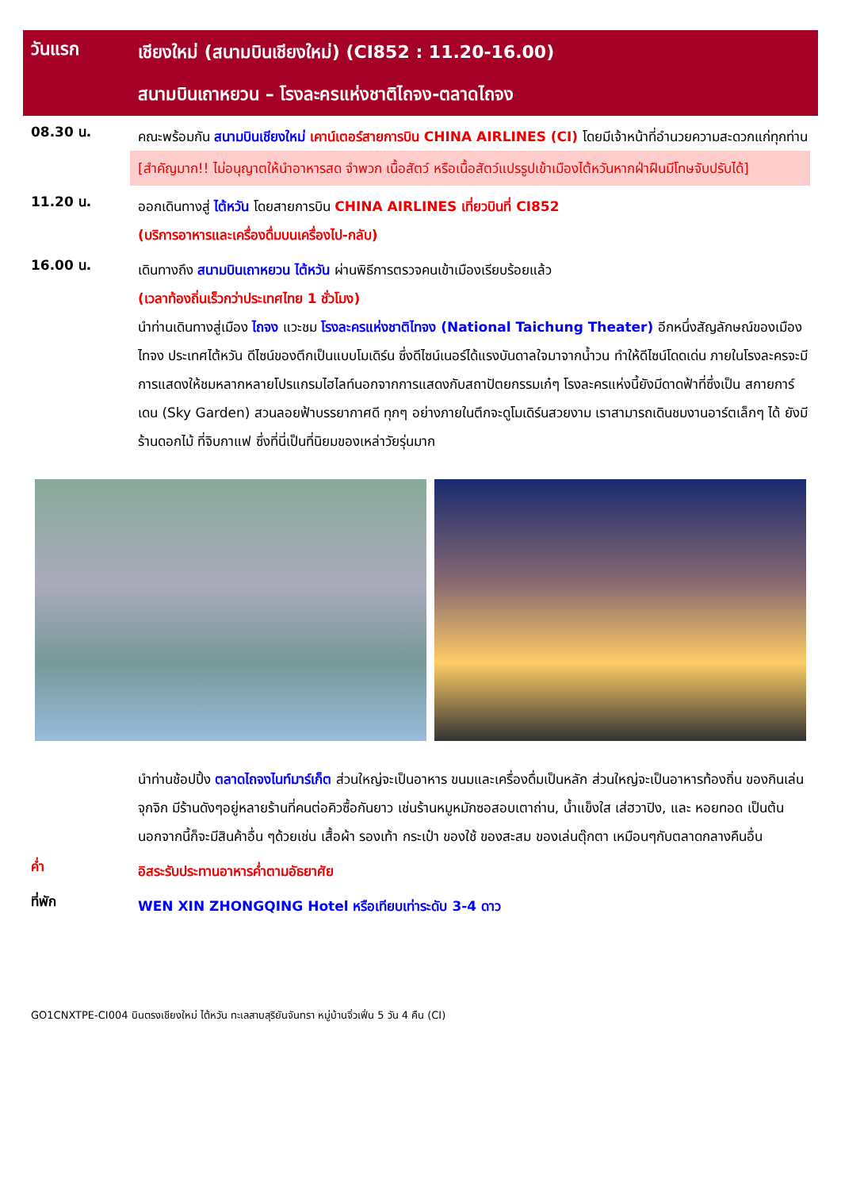วันแรก
เชียงใหม่ (สนามบินเชียงใหม่) (CI852 : 11.20-16.00)
สนามบินเถาหยวน – โรงละครแห่งชาติไถจง-ตลาดไถจง
08.30 น.
คณะพร้อมกัน สนามบินเชียงใหม่ เคาน์เตอร์สายการบิน CHINA AIRLINES (CI) โดยมีเจ้าหน้าที่อำนวยความสะดวกแก่ทุกท่าน
[สำคัญมาก!! ไม่อนุญาตให้นำอาหารสด จำพวก เนื้อสัตว์ หรือเนื้อสัตว์แปรรูปเข้าเมืองไต้หวันหากฝ่าฝืนมีโทษจับปรับได้]
11.20 น.
ออกเดินทางสู่ ไต้หวัน โดยสายการบิน CHINA AIRLINES เที่ยวบินที่ CI852
(บริการอาหารและเครื่องดื่มบนเครื่องไป-กลับ)
16.00 น.
เดินทางถึง สนามบินเถาหยวน ไต้หวัน ผ่านพิธีการตรวจคนเข้าเมืองเรียบร้อยแล้ว
(เวลาท้องถิ่นเร็วกว่าประเทศไทย 1 ชั่วโมง)
นำท่านเดินทางสู่เมือง ไถจง แวะชม โรงละครแห่งชาติไทจง (National Taichung Theater) อีกหนึ่งสัญลักษณ์ของเมืองไทจง ประเทศไต้หวัน ดีไซน์ของตึกเป็นแบบโมเดิร์น ซึ่งดีไซน์เนอร์ได้แรงบันดาลใจมาจากน้ำวน ทำให้ดีไซน์โดดเด่น ภายในโรงละครจะมีการแสดงให้ชมหลากหลายโปรแกรมไฮไลท์นอกจากการแสดงกับสถาปัตยกรรมเก๋ๆ โรงละครแห่งนี้ยังมีดาดฟ้าที่ซึ่งเป็น สกายการ์เดน (Sky Garden) สวนลอยฟ้าบรรยากาศดี ทุกๆ อย่างภายในตึกจะดูโมเดิร์นสวยงาม เราสามารถเดินชมงานอาร์ตเล็กๆ ได้ ยังมีร้านดอกไม้ ที่จิบกาแฟ ซึ่งที่นี่เป็นที่นิยมของเหล่าวัยรุ่นมาก
นำท่านช้อปปิ้ง ตลาดไถจงไนท์มาร์เก็ต ส่วนใหญ่จะเป็นอาหาร ขนมและเครื่องดื่มเป็นหลัก ส่วนใหญ่จะเป็นอาหารท้องถิ่น ของกินเล่นจุกจิก มีร้านดังๆอยู่หลายร้านที่คนต่อคิวซื้อกันยาว เช่นร้านหมูหมักซอสอบเตาถ่าน, น้ำแข็งใส เส่ฮวาปิง, และ หอยทอด เป็นต้น นอกจากนี้ก็จะมีสินค้าอื่น ๆด้วยเช่น เสื้อผ้า รองเท้า กระเป๋า ของใช้ ของสะสม ของเล่นตุ๊กตา เหมือนๆกับตลาดกลางคืนอื่น
ค่ำ
อิสระรับประทานอาหารค่ำตามอัธยาศัย
ที่พัก
WEN XIN ZHONGQING Hotel หรือเทียบเท่าระดับ 3-4 ดาว
GO1CNXTPE-CI004 บินตรงเชียงใหม่ ไต้หวัน ทะเลสาบสุริยันจันทรา หมู่บ้านจิ่วเฟิ่น 5 วัน 4 คืน (CI)